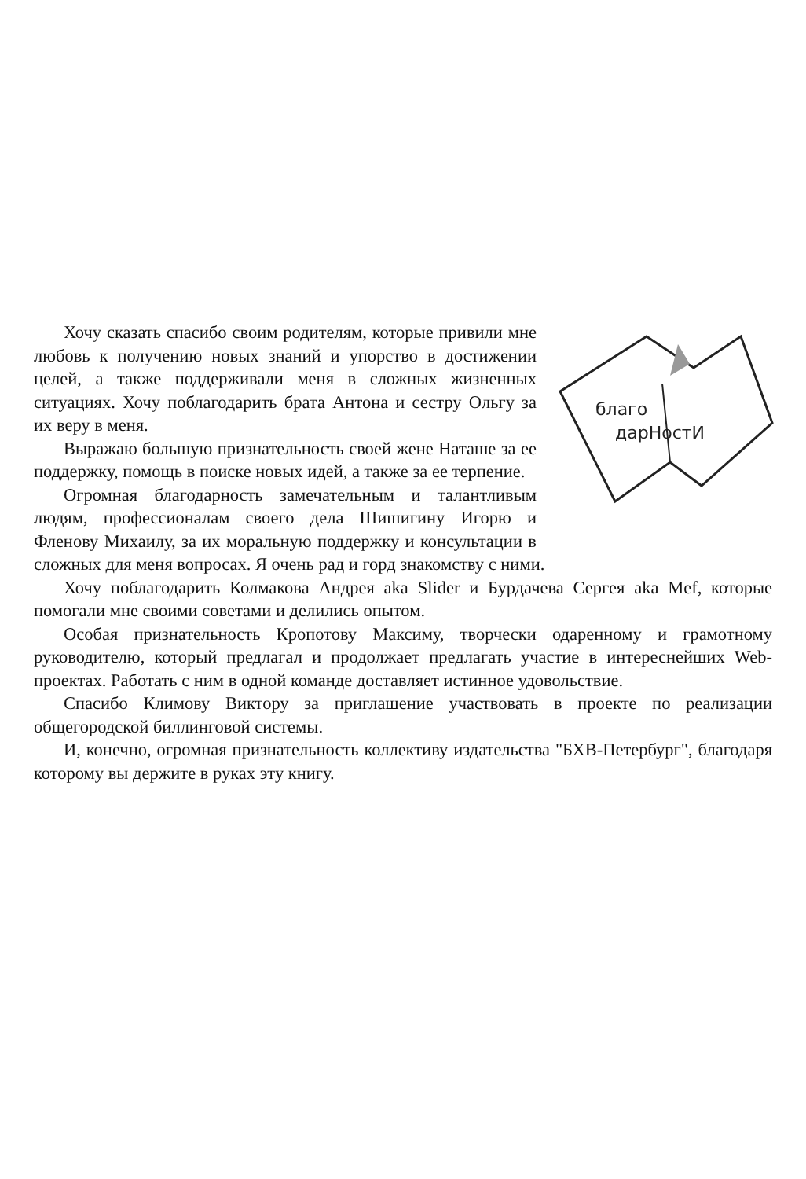благо
дарНостИ
Хочу сказать спасибо своим родителям, которые привили мне любовь к получению новых знаний и упорство в достижении целей, а также поддерживали меня в сложных жизненных ситуациях. Хочу поблагодарить брата Антона и сестру Ольгу за их веру в меня.
Выражаю большую признательность своей жене Наташе за ее поддержку, помощь в поиске новых идей, а также за ее терпение.
Огромная благодарность замечательным и талантливым людям, профессионалам своего дела Шишигину Игорю и Фленову Михаилу, за их моральную поддержку и консультации в сложных для меня вопросах. Я очень рад и горд знакомству с ними.
Хочу поблагодарить Колмакова Андрея aka Slider и Бурдачева Сергея aka Mef, которые помогали мне своими советами и делились опытом.
Особая признательность Кропотову Максиму, творчески одаренному и грамотному руководителю, который предлагал и продолжает предлагать участие в интереснейших Web-проектах. Работать с ним в одной команде доставляет истинное удовольствие.
Спасибо Климову Виктору за приглашение участвовать в проекте по реализации общегородской биллинговой системы.
И, конечно, огромная признательность коллективу издательства "БХВ-Петербург", благодаря которому вы держите в руках эту книгу.